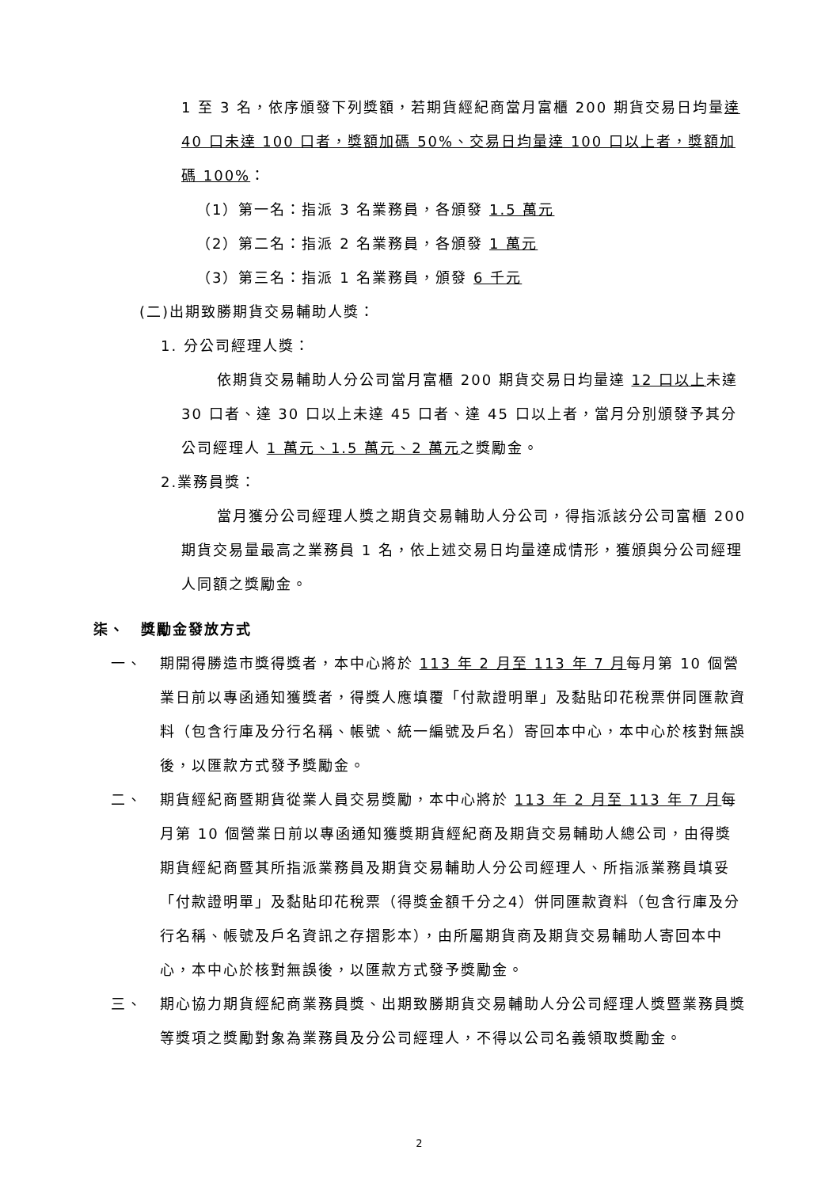1 至 3 名，依序頒發下列獎額，若期貨經紀商當月富櫃 200 期貨交易日均量達 40 口未達 100 口者，獎額加碼 50%、交易日均量達 100 口以上者，獎額加碼 100%：
（1）第一名：指派 3 名業務員，各頒發 1.5 萬元
（2）第二名：指派 2 名業務員，各頒發 1 萬元
（3）第三名：指派 1 名業務員，頒發 6 千元
(二)出期致勝期貨交易輔助人獎：
1. 分公司經理人獎：
依期貨交易輔助人分公司當月富櫃 200 期貨交易日均量達 12 口以上未達 30 口者、達 30 口以上未達 45 口者、達 45 口以上者，當月分別頒發予其分公司經理人 1 萬元、1.5 萬元、2 萬元之獎勵金。
2.業務員獎：
當月獲分公司經理人獎之期貨交易輔助人分公司，得指派該分公司富櫃 200 期貨交易量最高之業務員 1 名，依上述交易日均量達成情形，獲頒與分公司經理人同額之獎勵金。
柒、　獎勵金發放方式
一、 期開得勝造市獎得獎者，本中心將於 113 年 2 月至 113 年 7 月每月第 10 個營業日前以專函通知獲獎者，得獎人應填覆「付款證明單」及黏貼印花稅票併同匯款資料（包含行庫及分行名稱、帳號、統一編號及戶名）寄回本中心，本中心於核對無誤後，以匯款方式發予獎勵金。
二、 期貨經紀商暨期貨從業人員交易獎勵，本中心將於 113 年 2 月至 113 年 7 月每月第 10 個營業日前以專函通知獲獎期貨經紀商及期貨交易輔助人總公司，由得獎期貨經紀商暨其所指派業務員及期貨交易輔助人分公司經理人、所指派業務員填妥「付款證明單」及黏貼印花稅票（得獎金額千分之4）併同匯款資料（包含行庫及分行名稱、帳號及戶名資訊之存摺影本），由所屬期貨商及期貨交易輔助人寄回本中心，本中心於核對無誤後，以匯款方式發予獎勵金。
三、 期心協力期貨經紀商業務員獎、出期致勝期貨交易輔助人分公司經理人獎暨業務員獎等獎項之獎勵對象為業務員及分公司經理人，不得以公司名義領取獎勵金。
2